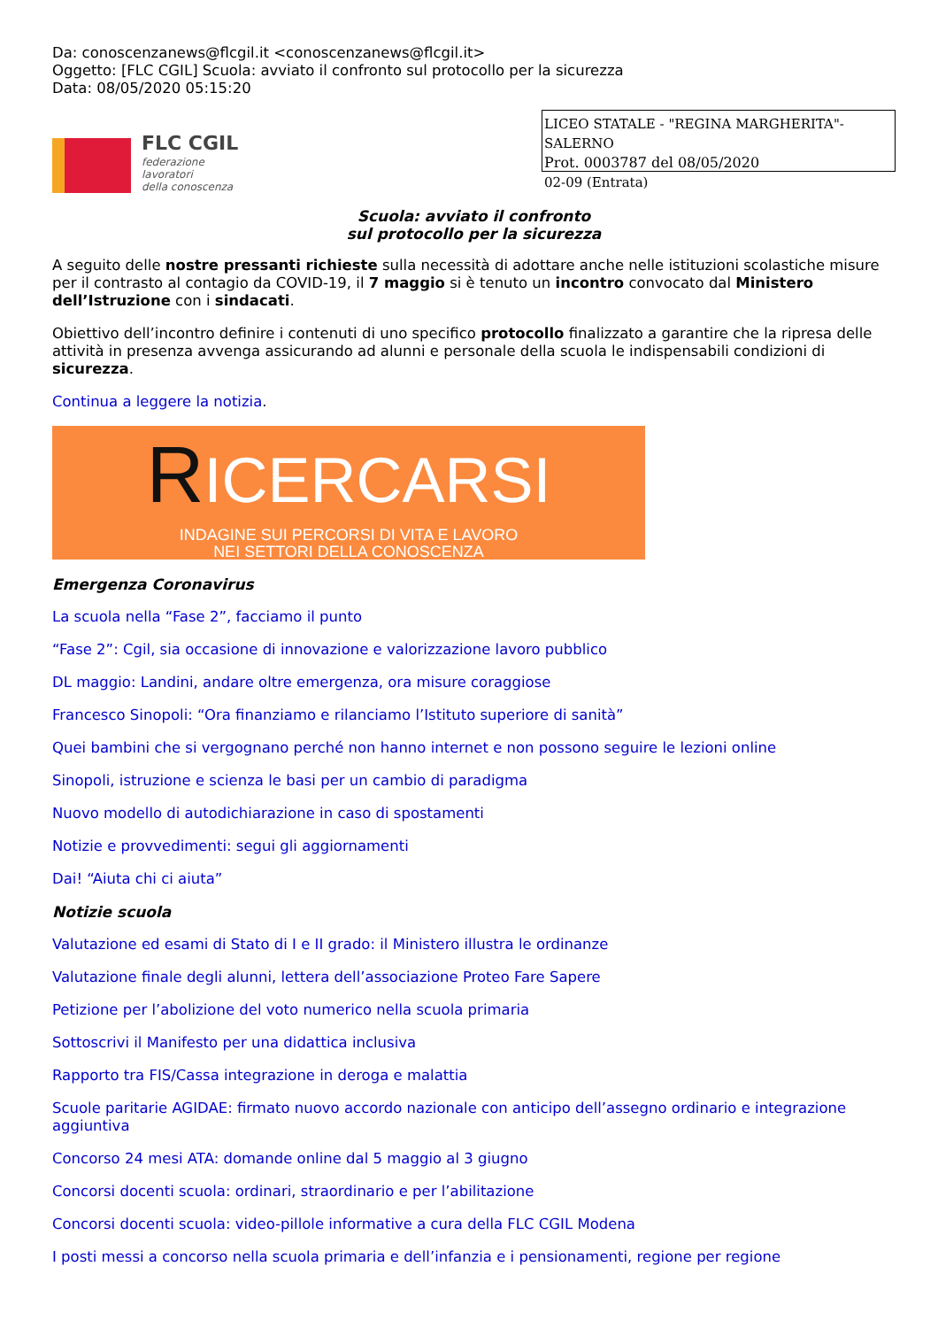Da: conoscenzanews@flcgil.it <conoscenzanews@flcgil.it>
Oggetto: [FLC CGIL] Scuola: avviato il confronto sul protocollo per la sicurezza
Data: 08/05/2020 05:15:20
FLC CGIL
federazione
lavoratori
della conoscenza
LICEO STATALE - "REGINA MARGHERITA"-SALERNO
Prot. 0003787 del 08/05/2020
02-09 (Entrata)
Scuola: avviato il confronto
sul protocollo per la sicurezza
A seguito delle nostre pressanti richieste sulla necessità di adottare anche nelle istituzioni scolastiche misure per il contrasto al contagio da COVID-19, il 7 maggio si è tenuto un incontro convocato dal Ministero dell’Istruzione con i sindacati.
Obiettivo dell’incontro definire i contenuti di uno specifico protocollo finalizzato a garantire che la ripresa delle attività in presenza avvenga assicurando ad alunni e personale della scuola le indispensabili condizioni di sicurezza.
Continua a leggere la notizia.
RICERCARSI
INDAGINE SUI PERCORSI DI VITA E LAVORO
NEI SETTORI DELLA CONOSCENZA
Emergenza Coronavirus
La scuola nella “Fase 2”, facciamo il punto
“Fase 2”: Cgil, sia occasione di innovazione e valorizzazione lavoro pubblico
DL maggio: Landini, andare oltre emergenza, ora misure coraggiose
Francesco Sinopoli: “Ora finanziamo e rilanciamo l’Istituto superiore di sanità”
Quei bambini che si vergognano perché non hanno internet e non possono seguire le lezioni online
Sinopoli, istruzione e scienza le basi per un cambio di paradigma
Nuovo modello di autodichiarazione in caso di spostamenti
Notizie e provvedimenti: segui gli aggiornamenti
Dai! “Aiuta chi ci aiuta”
Notizie scuola
Valutazione ed esami di Stato di I e II grado: il Ministero illustra le ordinanze
Valutazione finale degli alunni, lettera dell’associazione Proteo Fare Sapere
Petizione per l’abolizione del voto numerico nella scuola primaria
Sottoscrivi il Manifesto per una didattica inclusiva
Rapporto tra FIS/Cassa integrazione in deroga e malattia
Scuole paritarie AGIDAE: firmato nuovo accordo nazionale con anticipo dell’assegno ordinario e integrazione aggiuntiva
Concorso 24 mesi ATA: domande online dal 5 maggio al 3 giugno
Concorsi docenti scuola: ordinari, straordinario e per l’abilitazione
Concorsi docenti scuola: video-pillole informative a cura della FLC CGIL Modena
I posti messi a concorso nella scuola primaria e dell’infanzia e i pensionamenti, regione per regione